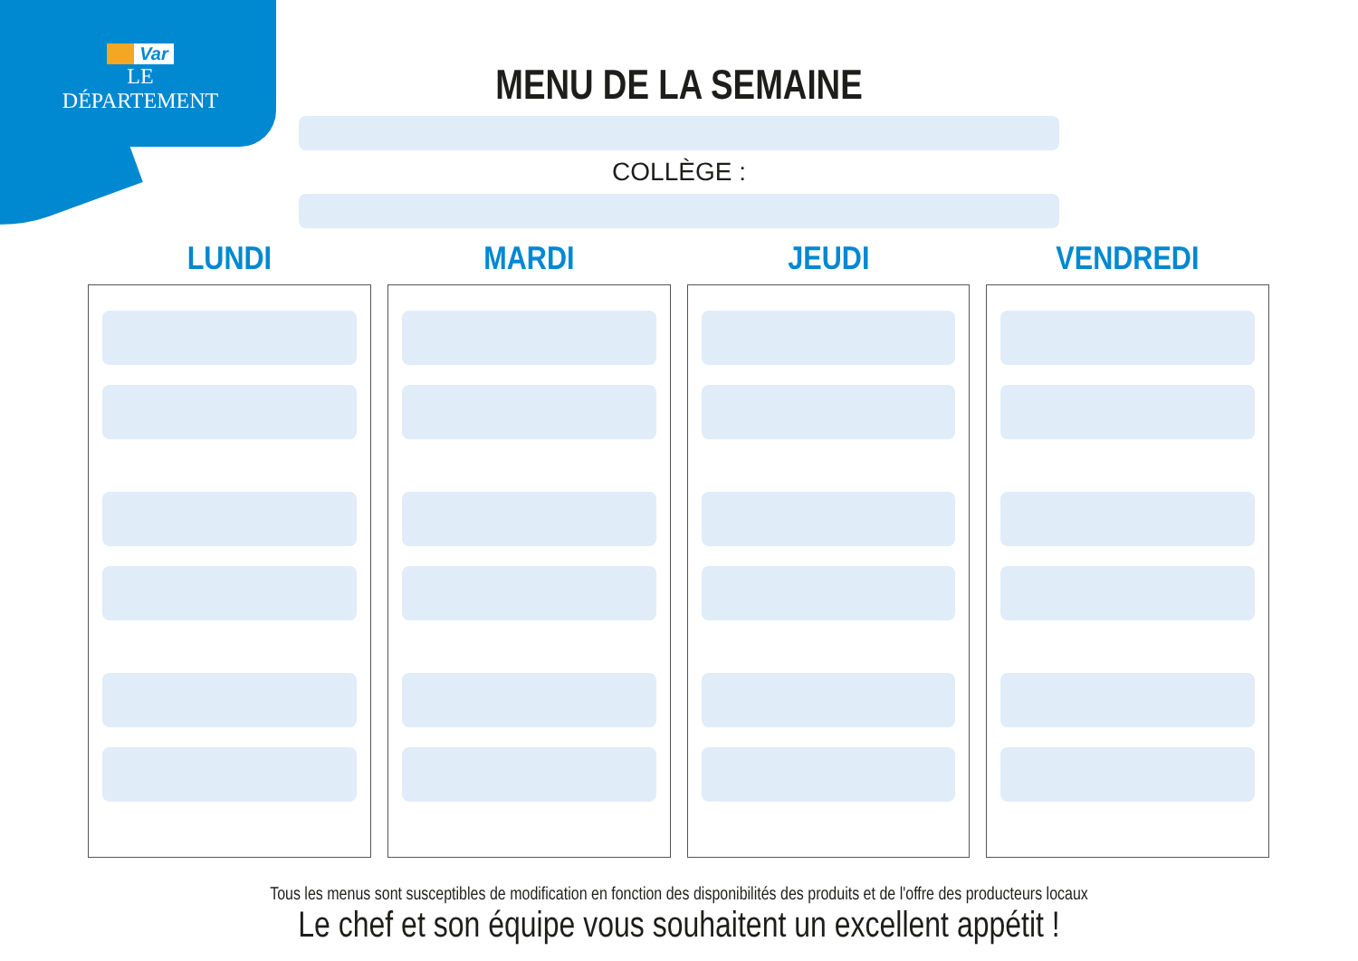Var
LE DÉPARTEMENT
MENU DE LA SEMAINE
COLLÈGE :
LUNDI MARDI JEUDI VENDREDI
Tous les menus sont susceptibles de modification en fonction des disponibilités des produits et de l'offre des producteurs locaux
Le chef et son équipe vous souhaitent un excellent appétit !